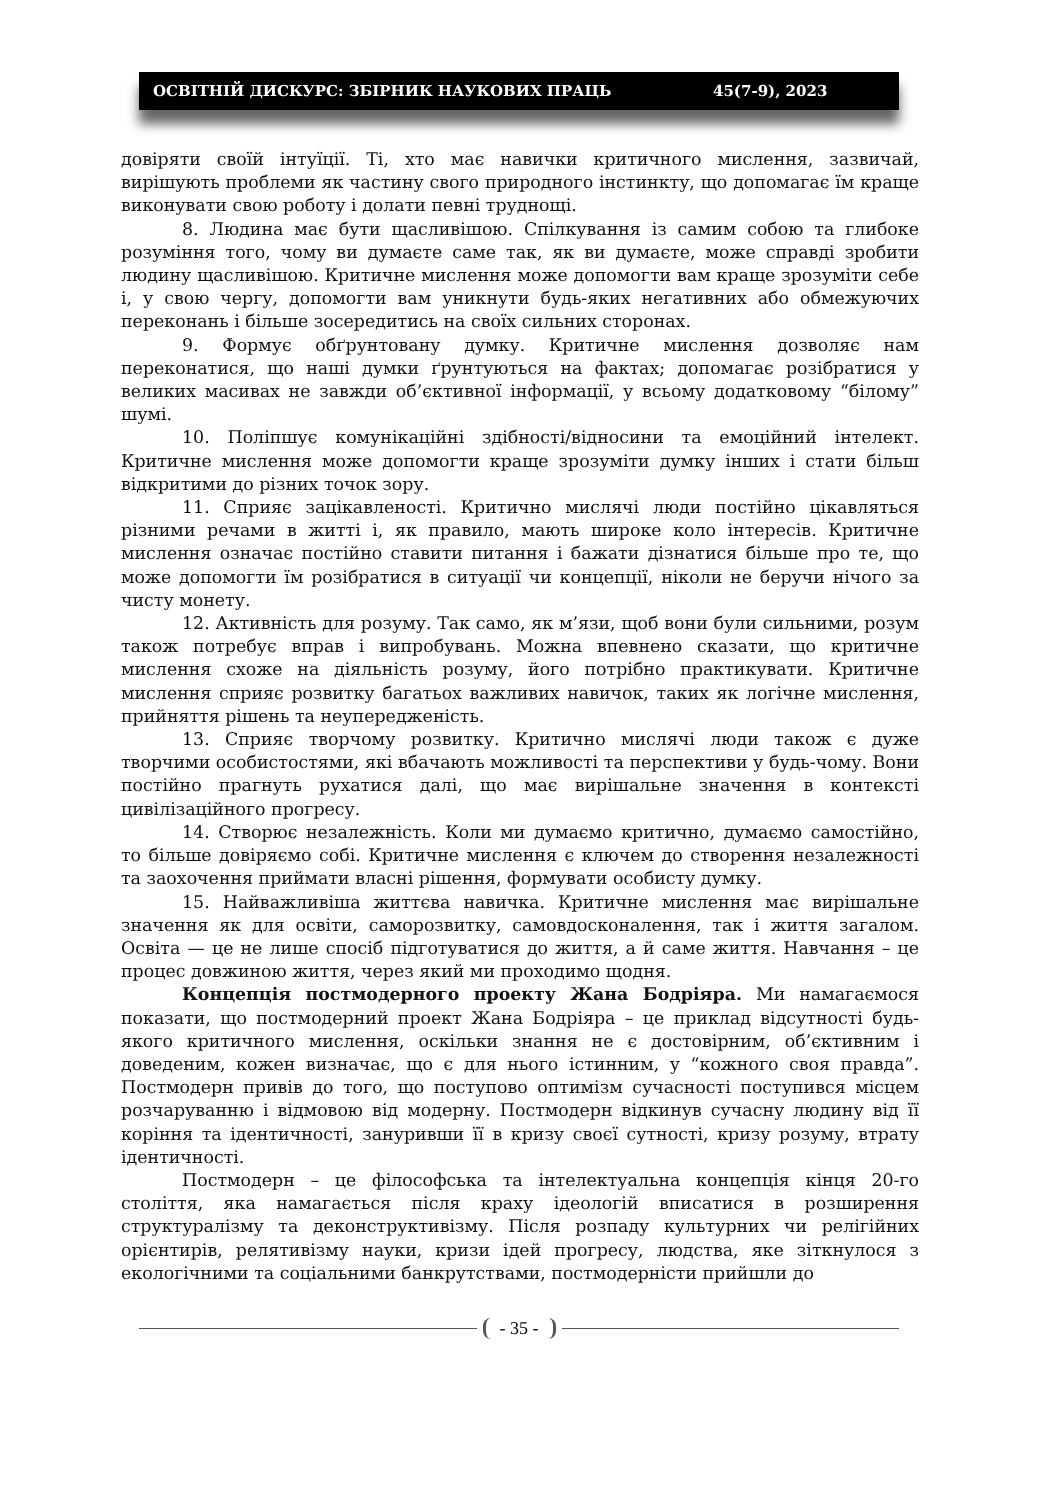ОСВІТНІЙ ДИСКУРС: ЗБІРНИК НАУКОВИХ ПРАЦЬ 45(7-9), 2023
довіряти своїй інтуїції. Ті, хто має навички критичного мислення, зазвичай, вирішують проблеми як частину свого природного інстинкту, що допомагає їм краще виконувати свою роботу і долати певні труднощі.
8. Людина має бути щасливішою. Спілкування із самим собою та глибоке розуміння того, чому ви думаєте саме так, як ви думаєте, може справді зробити людину щасливішою. Критичне мислення може допомогти вам краще зрозуміти себе і, у свою чергу, допомогти вам уникнути будь-яких негативних або обмежуючих переконань і більше зосередитись на своїх сильних сторонах.
9. Формує обґрунтовану думку. Критичне мислення дозволяє нам переконатися, що наші думки ґрунтуються на фактах; допомагає розібратися у великих масивах не завжди об’єктивної інформації, у всьому додатковому “білому” шумі.
10. Поліпшує комунікаційні здібності/відносини та емоційний інтелект. Критичне мислення може допомогти краще зрозуміти думку інших і стати більш відкритими до різних точок зору.
11. Сприяє зацікавленості. Критично мислячі люди постійно цікавляться різними речами в житті і, як правило, мають широке коло інтересів. Критичне мислення означає постійно ставити питання і бажати дізнатися більше про те, що може допомогти їм розібратися в ситуації чи концепції, ніколи не беручи нічого за чисту монету.
12. Активність для розуму. Так само, як м’язи, щоб вони були сильними, розум також потребує вправ і випробувань. Можна впевнено сказати, що критичне мислення схоже на діяльність розуму, його потрібно практикувати. Критичне мислення сприяє розвитку багатьох важливих навичок, таких як логічне мислення, прийняття рішень та неупередженість.
13. Сприяє творчому розвитку. Критично мислячі люди також є дуже творчими особистостями, які вбачають можливості та перспективи у будь-чому. Вони постійно прагнуть рухатися далі, що має вирішальне значення в контексті цивілізаційного прогресу.
14. Створює незалежність. Коли ми думаємо критично, думаємо самостійно, то більше довіряємо собі. Критичне мислення є ключем до створення незалежності та заохочення приймати власні рішення, формувати особисту думку.
15. Найважливіша життєва навичка. Критичне мислення має вирішальне значення як для освіти, саморозвитку, самовдосконалення, так і життя загалом. Освіта — це не лише спосіб підготуватися до життя, а й саме життя. Навчання – це процес довжиною життя, через який ми проходимо щодня.
Концепція постмодерного проекту Жана Бодріяра. Ми намагаємося показати, що постмодерний проект Жана Бодріяра – це приклад відсутності будь-якого критичного мислення, оскільки знання не є достовірним, об’єктивним і доведеним, кожен визначає, що є для нього істинним, у “кожного своя правда”. Постмодерн привів до того, що поступово оптимізм сучасності поступився місцем розчаруванню і відмовою від модерну. Постмодерн відкинув сучасну людину від її коріння та ідентичності, зануривши її в кризу своєї сутності, кризу розуму, втрату ідентичності.
Постмодерн – це філософська та інтелектуальна концепція кінця 20-го століття, яка намагається після краху ідеологій вписатися в розширення структуралізму та деконструктивізму. Після розпаду культурних чи релігійних орієнтирів, релятивізму науки, кризи ідей прогресу, людства, яке зіткнулося з екологічними та соціальними банкрутствами, постмодерністи прийшли до
- 35 -